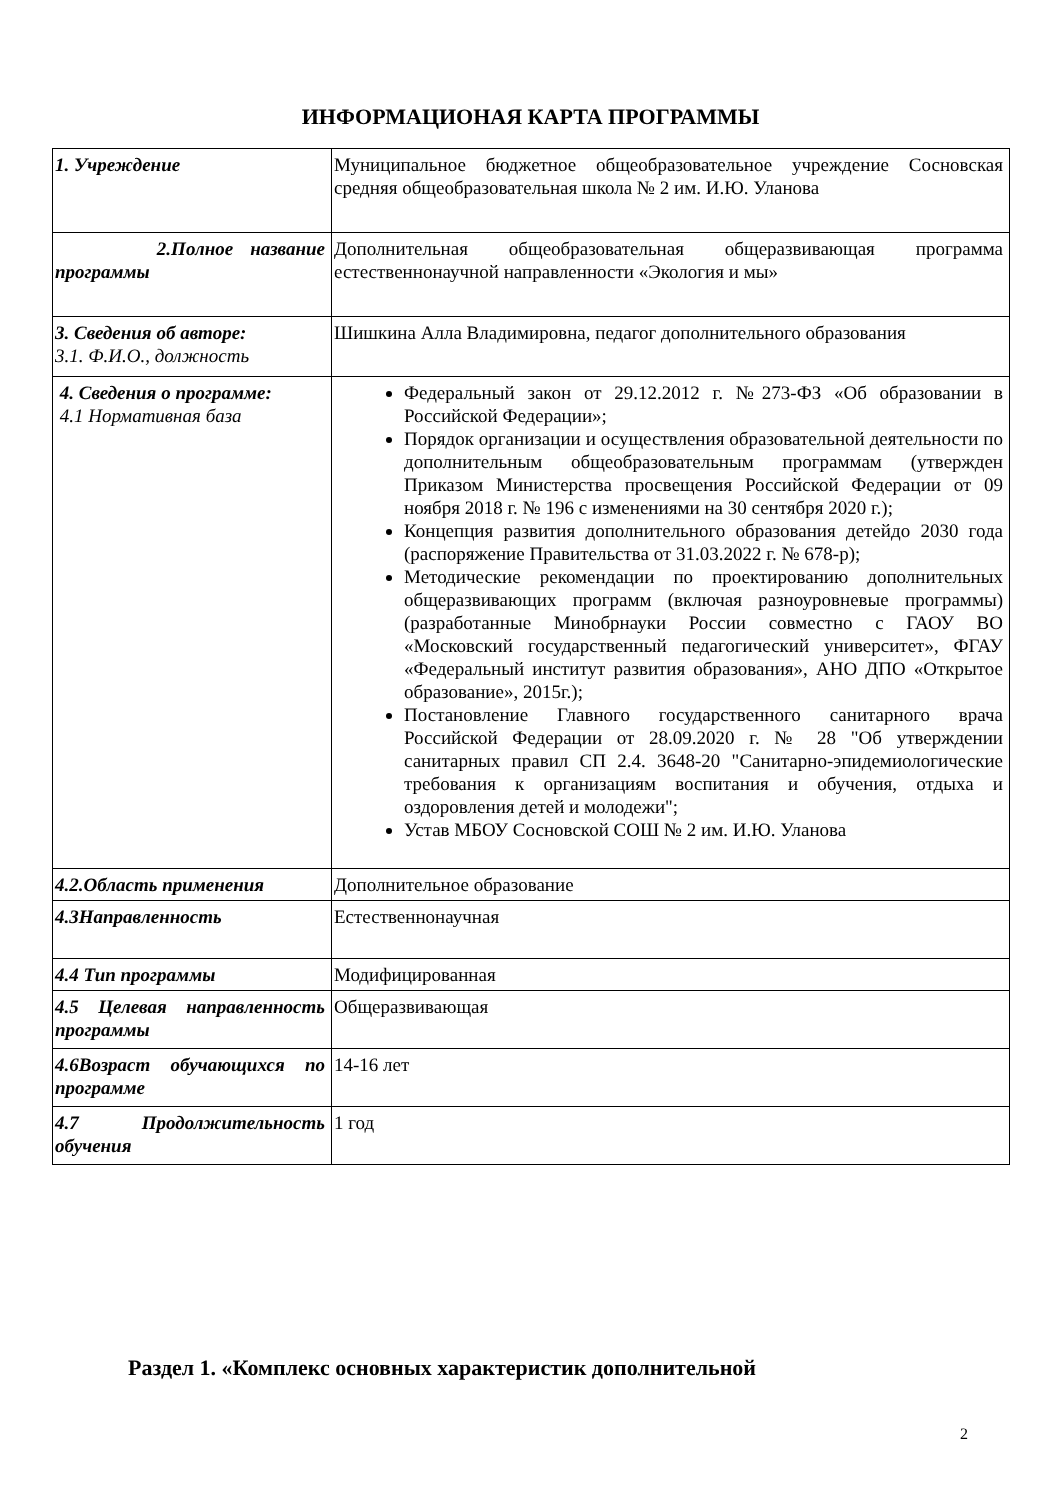ИНФОРМАЦИОНАЯ КАРТА ПРОГРАММЫ
| 1. Учреждение | Муниципальное бюджетное общеобразовательное учреждение Сосновская средняя общеобразовательная школа № 2 им. И.Ю. Уланова |
| 2.Полное название программы | Дополнительная общеобразовательная общеразвивающая программа естественнонаучной направленности «Экология и мы» |
| 3. Сведения об авторе: 3.1. Ф.И.О., должность | Шишкина Алла Владимировна, педагог дополнительного образования |
| 4. Сведения о программе: 4.1 Нормативная база | Федеральный закон от 29.12.2012 г. №273-ФЗ «Об образовании в Российской Федерации»; Порядок организации и осуществления образовательной деятельности по дополнительным общеобразовательным программам (утвержден Приказом Министерства просвещения Российской Федерации от 09 ноября 2018 г. № 196 с изменениями на 30 сентября 2020 г.); Концепция развития дополнительного образования детейдо 2030 года (распоряжение Правительства от 31.03.2022 г. № 678-р); Методические рекомендации по проектированию дополнительных общеразвивающих программ (включая разноуровневые программы) (разработанные Минобрнауки России совместно с ГАОУ ВО «Московский государственный педагогический университет», ФГАУ «Федеральный институт развития образования», АНО ДПО «Открытое образование», 2015г.); Постановление Главного государственного санитарного врача Российской Федерации от 28.09.2020 г. № 28 "Об утверждении санитарных правил СП 2.4. 3648-20 "Санитарно-эпидемиологические требования к организациям воспитания и обучения, отдыха и оздоровления детей и молодежи"; Устав МБОУ Сосновской СОШ № 2 им. И.Ю. Уланова |
| 4.2.Область применения | Дополнительное образование |
| 4.3Направленность | Естественнонаучная |
| 4.4 Тип программы | Модифицированная |
| 4.5 Целевая направленность программы | Общеразвивающая |
| 4.6Возраст обучающихся по программе | 14-16 лет |
| 4.7 Продолжительность обучения | 1 год |
Раздел 1. «Комплекс основных характеристик дополнительной
2